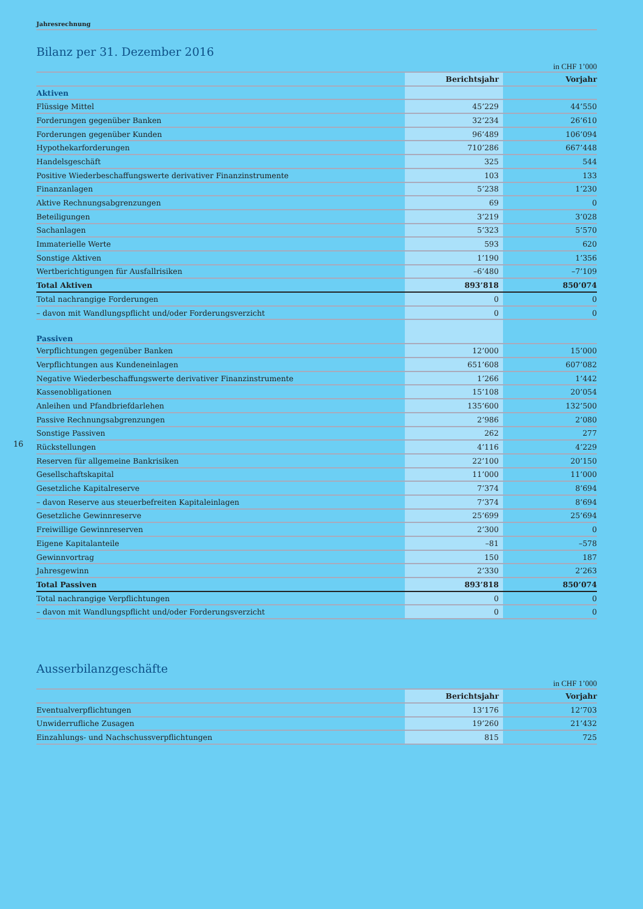Jahresrechnung
Bilanz per 31. Dezember 2016
in CHF 1’000
| | Berichtsjahr | Vorjahr |
| --- | --- | --- |
| Aktiven | | |
| Flüssige Mittel | 45’229 | 44’550 |
| Forderungen gegenüber Banken | 32’234 | 26’610 |
| Forderungen gegenüber Kunden | 96’489 | 106’094 |
| Hypothekarforderungen | 710’286 | 667’448 |
| Handelsgeschäft | 325 | 544 |
| Positive Wiederbeschaffungswerte derivativer Finanzinstrumente | 103 | 133 |
| Finanzanlagen | 5’238 | 1’230 |
| Aktive Rechnungsabgrenzungen | 69 | 0 |
| Beteiligungen | 3’219 | 3’028 |
| Sachanlagen | 5’323 | 5’570 |
| Immaterielle Werte | 593 | 620 |
| Sonstige Aktiven | 1’190 | 1’356 |
| Wertberichtigungen für Ausfallrisiken | –6’480 | –7’109 |
| Total Aktiven | 893’818 | 850’074 |
| Total nachrangige Forderungen | 0 | 0 |
| – davon mit Wandlungspflicht und/oder Forderungsverzicht | 0 | 0 |
| Passiven | | |
| Verpflichtungen gegenüber Banken | 12’000 | 15’000 |
| Verpflichtungen aus Kundeneinlagen | 651’608 | 607’082 |
| Negative Wiederbeschaffungswerte derivativer Finanzinstrumente | 1’266 | 1’442 |
| Kassenobligationen | 15’108 | 20’054 |
| Anleihen und Pfandbriefdarlehen | 135’600 | 132’500 |
| Passive Rechnungsabgrenzungen | 2’986 | 2’080 |
| Sonstige Passiven | 262 | 277 |
| Rückstellungen | 4’116 | 4’229 |
| Reserven für allgemeine Bankrisiken | 22’100 | 20’150 |
| Gesellschaftskapital | 11’000 | 11’000 |
| Gesetzliche Kapitalreserve | 7’374 | 8’694 |
| – davon Reserve aus steuerbefreiten Kapitaleinlagen | 7’374 | 8’694 |
| Gesetzliche Gewinnreserve | 25’699 | 25’694 |
| Freiwillige Gewinnreserven | 2’300 | 0 |
| Eigene Kapitalanteile | –81 | –578 |
| Gewinnvortrag | 150 | 187 |
| Jahresgewinn | 2’330 | 2’263 |
| Total Passiven | 893’818 | 850’074 |
| Total nachrangige Verpflichtungen | 0 | 0 |
| – davon mit Wandlungspflicht und/oder Forderungsverzicht | 0 | 0 |
Ausserbilanzgeschäfte
in CHF 1’000
| | Berichtsjahr | Vorjahr |
| --- | --- | --- |
| Eventualverpflichtungen | 13’176 | 12’703 |
| Unwiderrufliche Zusagen | 19’260 | 21’432 |
| Einzahlungs- und Nachschussverpflichtungen | 815 | 725 |
16